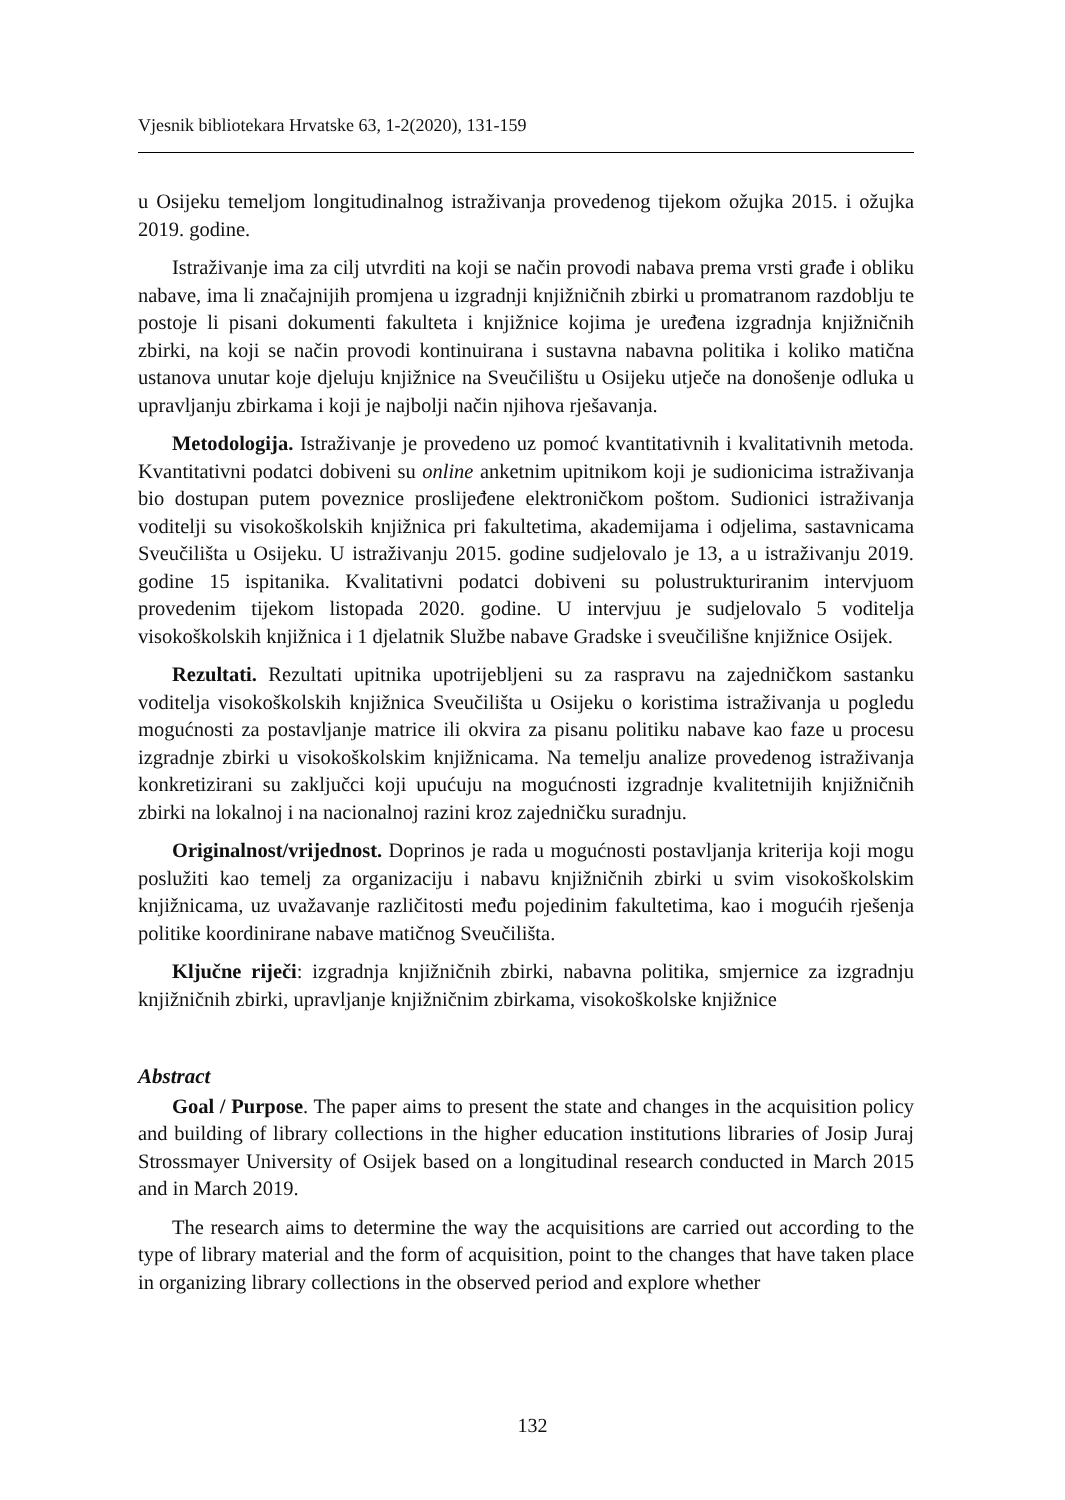Vjesnik bibliotekara Hrvatske 63, 1-2(2020), 131-159
u Osijeku temeljom longitudinalnog istraživanja provedenog tijekom ožujka 2015. i ožujka 2019. godine.
Istraživanje ima za cilj utvrditi na koji se način provodi nabava prema vrsti građe i obliku nabave, ima li značajnijih promjena u izgradnji knjižničnih zbirki u promatranom razdoblju te postoje li pisani dokumenti fakulteta i knjižnice kojima je uređena izgradnja knjižničnih zbirki, na koji se način provodi kontinuirana i sustavna nabavna politika i koliko matična ustanova unutar koje djeluju knjižnice na Sveučilištu u Osijeku utječe na donošenje odluka u upravljanju zbirkama i koji je najbolji način njihova rješavanja.
Metodologija. Istraživanje je provedeno uz pomoć kvantitativnih i kvalitativnih metoda. Kvantitativni podatci dobiveni su online anketnim upitnikom koji je sudionicima istraživanja bio dostupan putem poveznice proslijeđene elektroničkom poštom. Sudionici istraživanja voditelji su visokoškolskih knjižnica pri fakultetima, akademijama i odjelima, sastavnicama Sveučilišta u Osijeku. U istraživanju 2015. godine sudjelovalo je 13, a u istraživanju 2019. godine 15 ispitanika. Kvalitativni podatci dobiveni su polustrukturiranim intervjuom provedenim tijekom listopada 2020. godine. U intervjuu je sudjelovalo 5 voditelja visokoškolskih knjižnica i 1 djelatnik Službe nabave Gradske i sveučilišne knjižnice Osijek.
Rezultati. Rezultati upitnika upotrijebljeni su za raspravu na zajedničkom sastanku voditelja visokoškolskih knjižnica Sveučilišta u Osijeku o koristima istraživanja u pogledu mogućnosti za postavljanje matrice ili okvira za pisanu politiku nabave kao faze u procesu izgradnje zbirki u visokoškolskim knjižnicama. Na temelju analize provedenog istraživanja konkretizirani su zaključci koji upućuju na mogućnosti izgradnje kvalitetnijih knjižničnih zbirki na lokalnoj i na nacionalnoj razini kroz zajedničku suradnju.
Originalnost/vrijednost. Doprinos je rada u mogućnosti postavljanja kriterija koji mogu poslužiti kao temelj za organizaciju i nabavu knjižničnih zbirki u svim visokoškolskim knjižnicama, uz uvažavanje različitosti među pojedinim fakultetima, kao i mogućih rješenja politike koordinirane nabave matičnog Sveučilišta.
Ključne riječi: izgradnja knjižničnih zbirki, nabavna politika, smjernice za izgradnju knjižničnih zbirki, upravljanje knjižničnim zbirkama, visokoškolske knjižnice
Abstract
Goal / Purpose. The paper aims to present the state and changes in the acquisition policy and building of library collections in the higher education institutions libraries of Josip Juraj Strossmayer University of Osijek based on a longitudinal research conducted in March 2015 and in March 2019.
The research aims to determine the way the acquisitions are carried out according to the type of library material and the form of acquisition, point to the changes that have taken place in organizing library collections in the observed period and explore whether
132